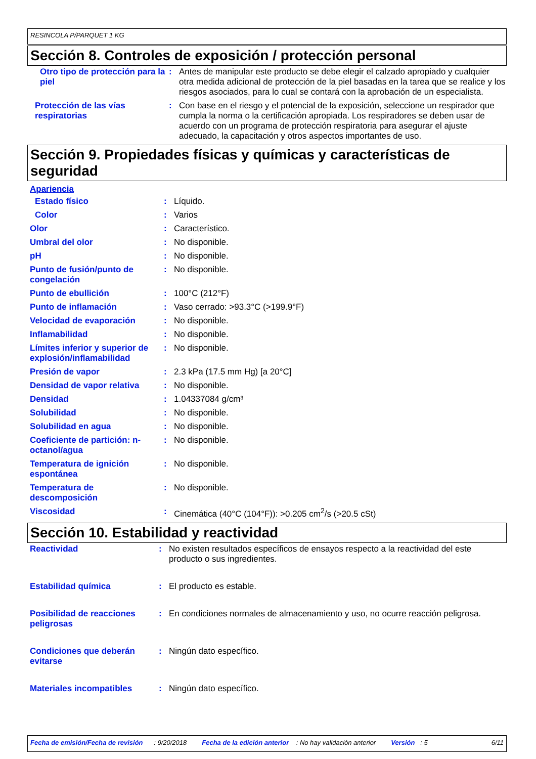RESINCOLA P/PARQUET 1 KG
Sección 8. Controles de exposición / protección personal
| Otro tipo de protección para la piel | : | Antes de manipular este producto se debe elegir el calzado apropiado y cualquier otra medida adicional de protección de la piel basadas en la tarea que se realice y los riesgos asociados, para lo cual se contará con la aprobación de un especialista. |
| Protección de las vías respiratorias | : | Con base en el riesgo y el potencial de la exposición, seleccione un respirador que cumpla la norma o la certificación apropiada. Los respiradores se deben usar de acuerdo con un programa de protección respiratoria para asegurar el ajuste adecuado, la capacitación y otros aspectos importantes de uso. |
Sección 9. Propiedades físicas y químicas y características de seguridad
Apariencia
| Estado físico | : | Líquido. |
| Color | : | Varios |
| Olor | : | Característico. |
| Umbral del olor | : | No disponible. |
| pH | : | No disponible. |
| Punto de fusión/punto de congelación | : | No disponible. |
| Punto de ebullición | : | 100°C (212°F) |
| Punto de inflamación | : | Vaso cerrado: >93.3°C (>199.9°F) |
| Velocidad de evaporación | : | No disponible. |
| Inflamabilidad | : | No disponible. |
| Límites inferior y superior de explosión/inflamabilidad | : | No disponible. |
| Presión de vapor | : | 2.3 kPa (17.5 mm Hg) [a 20°C] |
| Densidad de vapor relativa | : | No disponible. |
| Densidad | : | 1.04337084 g/cm³ |
| Solubilidad | : | No disponible. |
| Solubilidad en agua | : | No disponible. |
| Coeficiente de partición: n-octanol/agua | : | No disponible. |
| Temperatura de ignición espontánea | : | No disponible. |
| Temperatura de descomposición | : | No disponible. |
| Viscosidad | : | Cinemática (40°C (104°F)): >0.205 cm<sup>2</sup>/s (>20.5 cSt) |
Sección 10. Estabilidad y reactividad
| Reactividad | : | No existen resultados específicos de ensayos respecto a la reactividad del este producto o sus ingredientes. |
| Estabilidad química | : | El producto es estable. |
| Posibilidad de reacciones peligrosas | : | En condiciones normales de almacenamiento y uso, no ocurre reacción peligrosa. |
| Condiciones que deberán evitarse | : | Ningún dato específico. |
| Materiales incompatibles | : | Ningún dato específico. |
Fecha de emisión/Fecha de revisión : 9/20/2018 Fecha de la edición anterior : No hay validación anterior Versión : 5 6/11